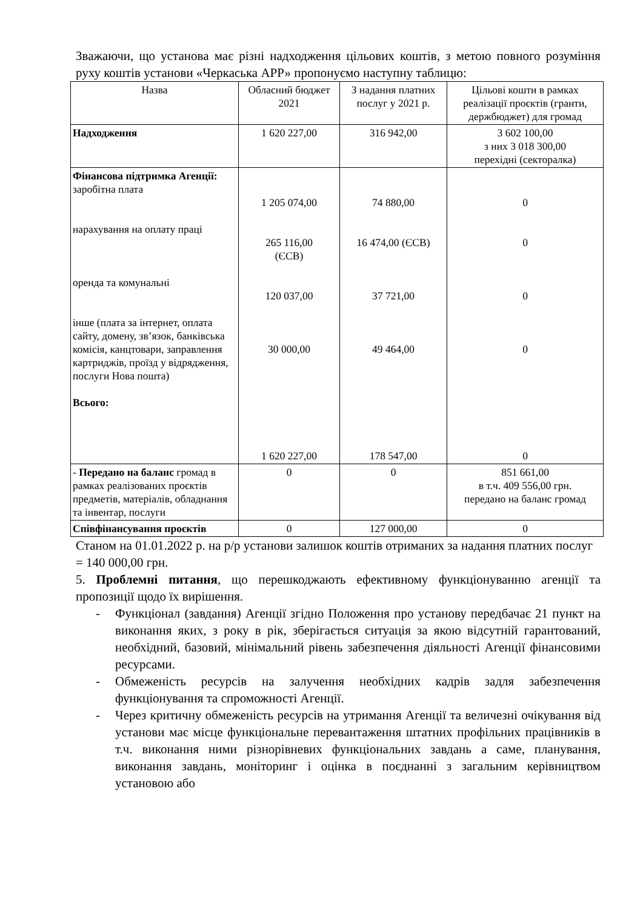Зважаючи, що установа має різні надходження цільових коштів, з метою повного розуміння руху коштів установи «Черкаська АРР» пропонуємо наступну таблицю:
| Назва | Обласний бюджет 2021 | З надання платних послуг у 2021 р. | Цільові кошти в рамках реалізації проєктів (гранти, держбюджет) для громад |
| --- | --- | --- | --- |
| Надходження | 1 620 227,00 | 316 942,00 | 3 602 100,00 з них 3 018 300,00 перехідні (секторалка) |
| Фінансова підтримка Агенції: заробітна плата нарахування на оплату праці оренда та комунальні інше (плата за інтернет, оплата сайту, домену, зв’язок, банківська комісія, канцтовари, заправлення картриджів, проїзд у відрядження, послуги Нова пошта) Всього: | 1 205 074,00 265 116,00 (ЄСВ) 120 037,00 30 000,00 1 620 227,00 | 74 880,00 16 474,00 (ЄСВ) 37 721,00 49 464,00 178 547,00 | 0 0 0 0 0 |
| - Передано на баланс громад в рамках реалізованих проєктів предметів, матеріалів, обладнання та інвентар, послуги | 0 | 0 | 851 661,00 в т.ч. 409 556,00 грн. передано на баланс громад |
| Співфінансування проєктів | 0 | 127 000,00 | 0 |
Станом на 01.01.2022 р. на р/р установи залишок коштів отриманих за надання платних послуг = 140 000,00 грн.
5. Проблемні питання, що перешкоджають ефективному функціонуванню агенції та пропозиції щодо їх вирішення.
- Функціонал (завдання) Агенції згідно Положення про установу передбачає 21 пункт на виконання яких, з року в рік, зберігається ситуація за якою відсутній гарантований, необхідний, базовий, мінімальний рівень забезпечення діяльності Агенції фінансовими ресурсами.
- Обмеженість ресурсів на залучення необхідних кадрів задля забезпечення функціонування та спроможності Агенції.
- Через критичну обмеженість ресурсів на утримання Агенції та величезні очікування від установи має місце функціональне перевантаження штатних профільних працівників в т.ч. виконання ними різнорівневих функціональних завдань а саме, планування, виконання завдань, моніторинг і оцінка в поєднанні з загальним керівництвом установою або